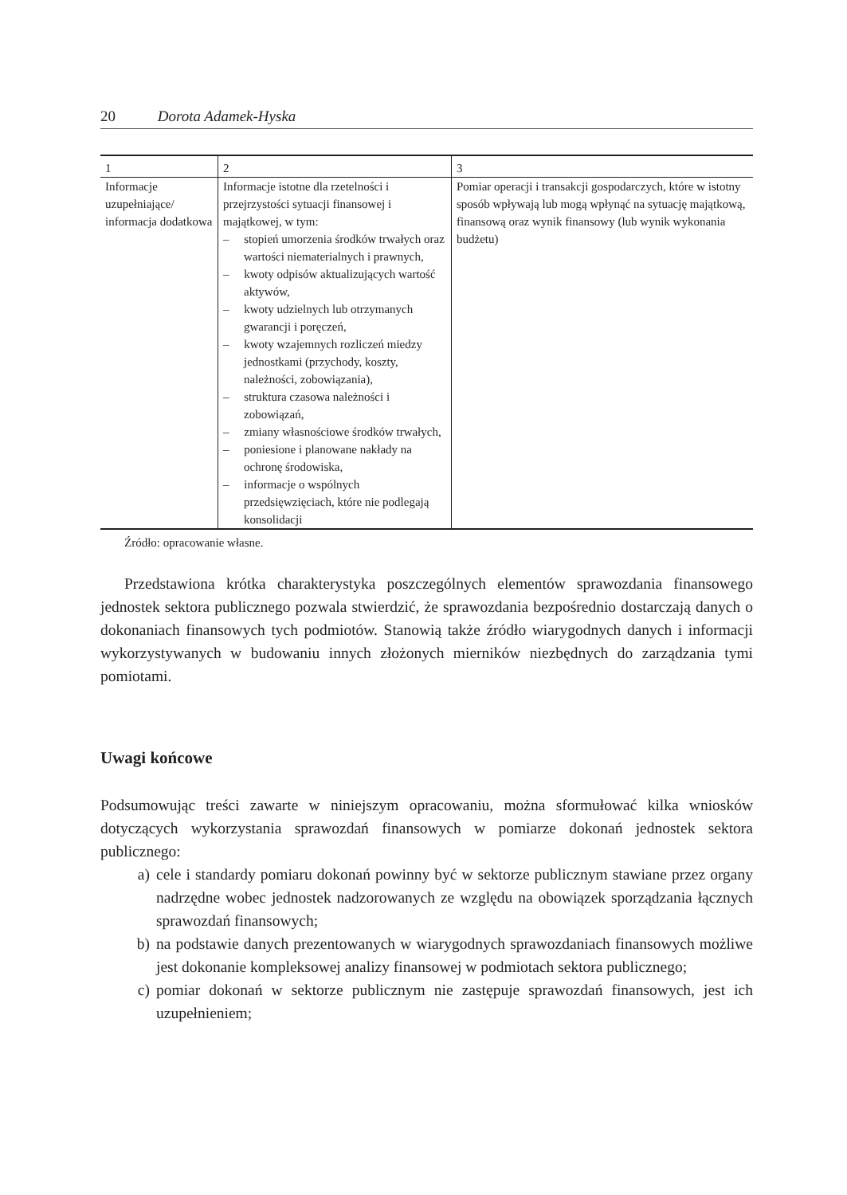20 Dorota Adamek-Hyska
| 1 | 2 | 3 |
| Informacje uzupełniające/ informacja dodatkowa | Informacje istotne dla rzetelności i przejrzystości sytuacji finansowej i majątkowej, w tym: – stopień umorzenia środków trwałych oraz wartości niematerialnych i prawnych, – kwoty odpisów aktualizujących wartość aktywów, – kwoty udzielnych lub otrzymanych gwarancji i poręczeń, – kwoty wzajemnych rozliczeń miedzy jednostkami (przychody, koszty, należności, zobowiązania), – struktura czasowa należności i zobowiązań, – zmiany własnościowe środków trwałych, – poniesione i planowane nakłady na ochronę środowiska, – informacje o wspólnych przedsięwzięciach, które nie podlegają konsolidacji | Pomiar operacji i transakcji gospodarczych, które w istotny sposób wpływają lub mogą wpłynąć na sytuację majątkową, finansową oraz wynik finansowy (lub wynik wykonania budżetu) |
Źródło: opracowanie własne.
Przedstawiona krótka charakterystyka poszczególnych elementów sprawozdania finansowego jednostek sektora publicznego pozwala stwierdzić, że sprawozdania bezpośrednio dostarczają danych o dokonaniach finansowych tych podmiotów. Stanowią także źródło wiarygodnych danych i informacji wykorzystywanych w budowaniu innych złożonych mierników niezbędnych do zarządzania tymi pomiotami.
Uwagi końcowe
Podsumowując treści zawarte w niniejszym opracowaniu, można sformułować kilka wniosków dotyczących wykorzystania sprawozdań finansowych w pomiarze dokonań jednostek sektora publicznego:
a) cele i standardy pomiaru dokonań powinny być w sektorze publicznym stawiane przez organy nadrzędne wobec jednostek nadzorowanych ze względu na obowiązek sporządzania łącznych sprawozdań finansowych;
b) na podstawie danych prezentowanych w wiarygodnych sprawozdaniach finansowych możliwe jest dokonanie kompleksowej analizy finansowej w podmiotach sektora publicznego;
c) pomiar dokonań w sektorze publicznym nie zastępuje sprawozdań finansowych, jest ich uzupełnieniem;